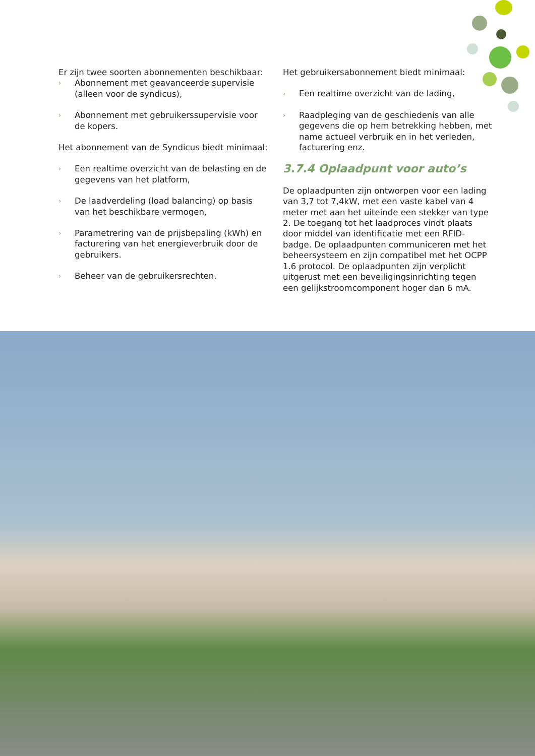Er zijn twee soorten abonnementen beschikbaar:
› Abonnement met geavanceerde supervisie (alleen voor de syndicus),
› Abonnement met gebruikerssupervisie voor de kopers.
Het abonnement van de Syndicus biedt minimaal:
› Een realtime overzicht van de belasting en de gegevens van het platform,
› De laadverdeling (load balancing) op basis van het beschikbare vermogen,
› Parametrering van de prijsbepaling (kWh) en facturering van het energieverbruik door de gebruikers.
› Beheer van de gebruikersrechten.
Het gebruikersabonnement biedt minimaal:
› Een realtime overzicht van de lading,
› Raadpleging van de geschiedenis van alle gegevens die op hem betrekking hebben, met name actueel verbruik en in het verleden, facturering enz.
3.7.4 Oplaadpunt voor auto’s
De oplaadpunten zijn ontworpen voor een lading van 3,7 tot 7,4kW, met een vaste kabel van 4 meter met aan het uiteinde een stekker van type 2. De toegang tot het laadproces vindt plaats door middel van identificatie met een RFID-badge. De oplaadpunten communiceren met het beheersysteem en zijn compatibel met het OCPP 1.6 protocol. De oplaadpunten zijn verplicht uitgerust met een beveiligingsinrichting tegen een gelijkstroomcomponent hoger dan 6 mA.